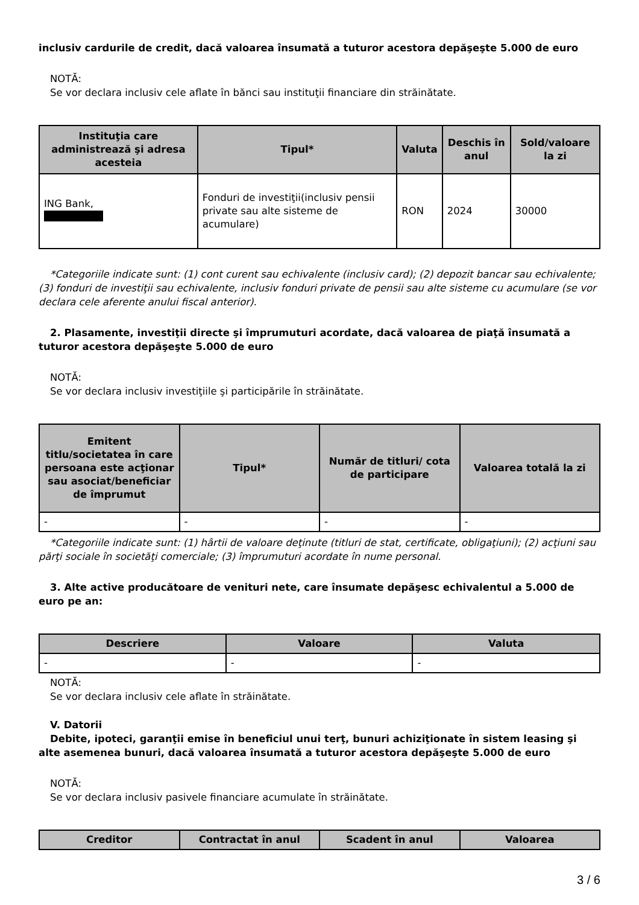inclusiv cardurile de credit, dacă valoarea însumată a tuturor acestora depăşeşte 5.000 de euro
NOTĂ:
Se vor declara inclusiv cele aflate în bănci sau instituţii financiare din străinătate.
| Instituţia care administrează şi adresa acesteia | Tipul* | Valuta | Deschis în anul | Sold/valoare la zi |
| --- | --- | --- | --- | --- |
| ING Bank, | Fonduri de investiţii(inclusiv pensii private sau alte sisteme de acumulare) | RON | 2024 | 30000 |
*Categoriile indicate sunt: (1) cont curent sau echivalente (inclusiv card); (2) depozit bancar sau echivalente; (3) fonduri de investiţii sau echivalente, inclusiv fonduri private de pensii sau alte sisteme cu acumulare (se vor declara cele aferente anului fiscal anterior).
2. Plasamente, investiţii directe şi împrumuturi acordate, dacă valoarea de piaţă însumată a tuturor acestora depăşeşte 5.000 de euro
NOTĂ:
Se vor declara inclusiv investiţiile şi participările în străinătate.
| Emitent titlu/societatea în care persoana este acţionar sau asociat/beneficiar de împrumut | Tipul* | Număr de titluri/ cota de participare | Valoarea totală la zi |
| --- | --- | --- | --- |
| - | - | - | - |
*Categoriile indicate sunt: (1) hârtii de valoare deţinute (titluri de stat, certificate, obligaţiuni); (2) acţiuni sau părţi sociale în societăţi comerciale; (3) împrumuturi acordate în nume personal.
3. Alte active producătoare de venituri nete, care însumate depăşesc echivalentul a 5.000 de euro pe an:
| Descriere | Valoare | Valuta |
| --- | --- | --- |
| - | - | - |
NOTĂ:
Se vor declara inclusiv cele aflate în străinătate.
V. Datorii
Debite, ipoteci, garanţii emise în beneficiul unui terţ, bunuri achiziţionate în sistem leasing şi alte asemenea bunuri, dacă valoarea însumată a tuturor acestora depăşeşte 5.000 de euro
NOTĂ:
Se vor declara inclusiv pasivele financiare acumulate în străinătate.
| Creditor | Contractat în anul | Scadent în anul | Valoarea |
| --- | --- | --- | --- |
3 / 6